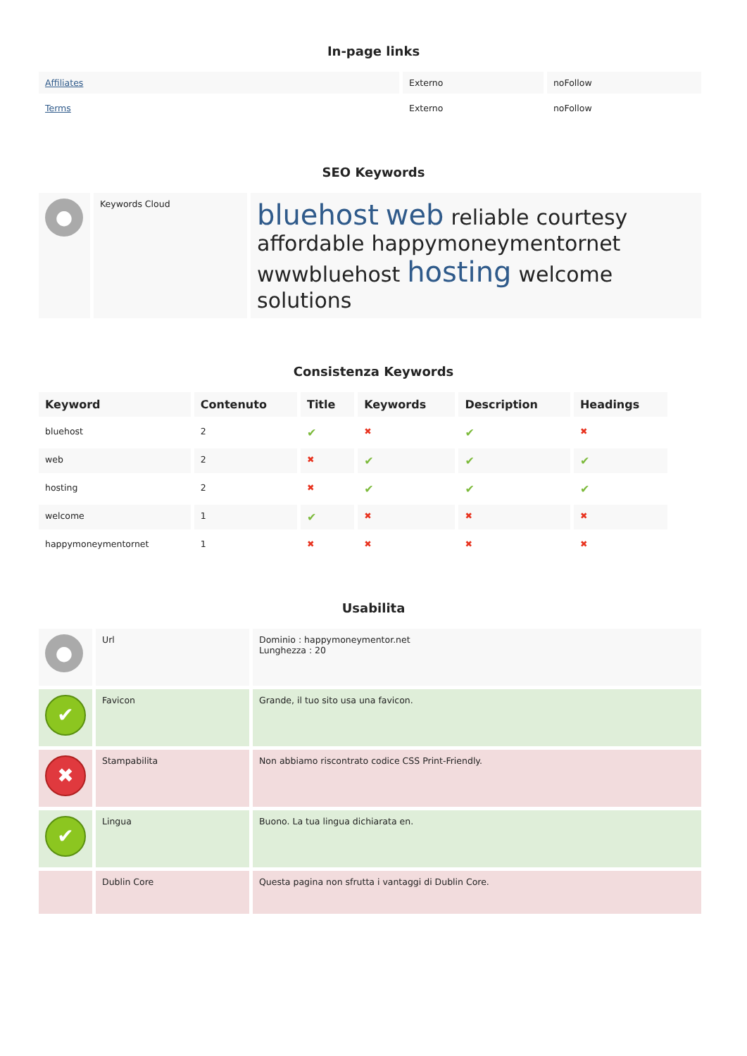In-page links
| Affiliates | Externo | noFollow |
| Terms | Externo | noFollow |
SEO Keywords
| ● | Keywords Cloud | bluehost web reliable courtesy affordable happymoneymentornet wwwbluehost hosting welcome solutions |
Consistenza Keywords
| Keyword | Contenuto | Title | Keywords | Description | Headings |
| --- | --- | --- | --- | --- | --- |
| bluehost | 2 | ✔ | ✖ | ✔ | ✖ |
| web | 2 | ✖ | ✔ | ✔ | ✔ |
| hosting | 2 | ✖ | ✔ | ✔ | ✔ |
| welcome | 1 | ✔ | ✖ | ✖ | ✖ |
| happymoneymentornet | 1 | ✖ | ✖ | ✖ | ✖ |
Usabilita
| ● | Url | Dominio : happymoneymentor.net Lunghezza : 20 |
| ✔ | Favicon | Grande, il tuo sito usa una favicon. |
| ✖ | Stampabilita | Non abbiamo riscontrato codice CSS Print-Friendly. |
| ✔ | Lingua | Buono. La tua lingua dichiarata en. |
| | Dublin Core | Questa pagina non sfrutta i vantaggi di Dublin Core. |